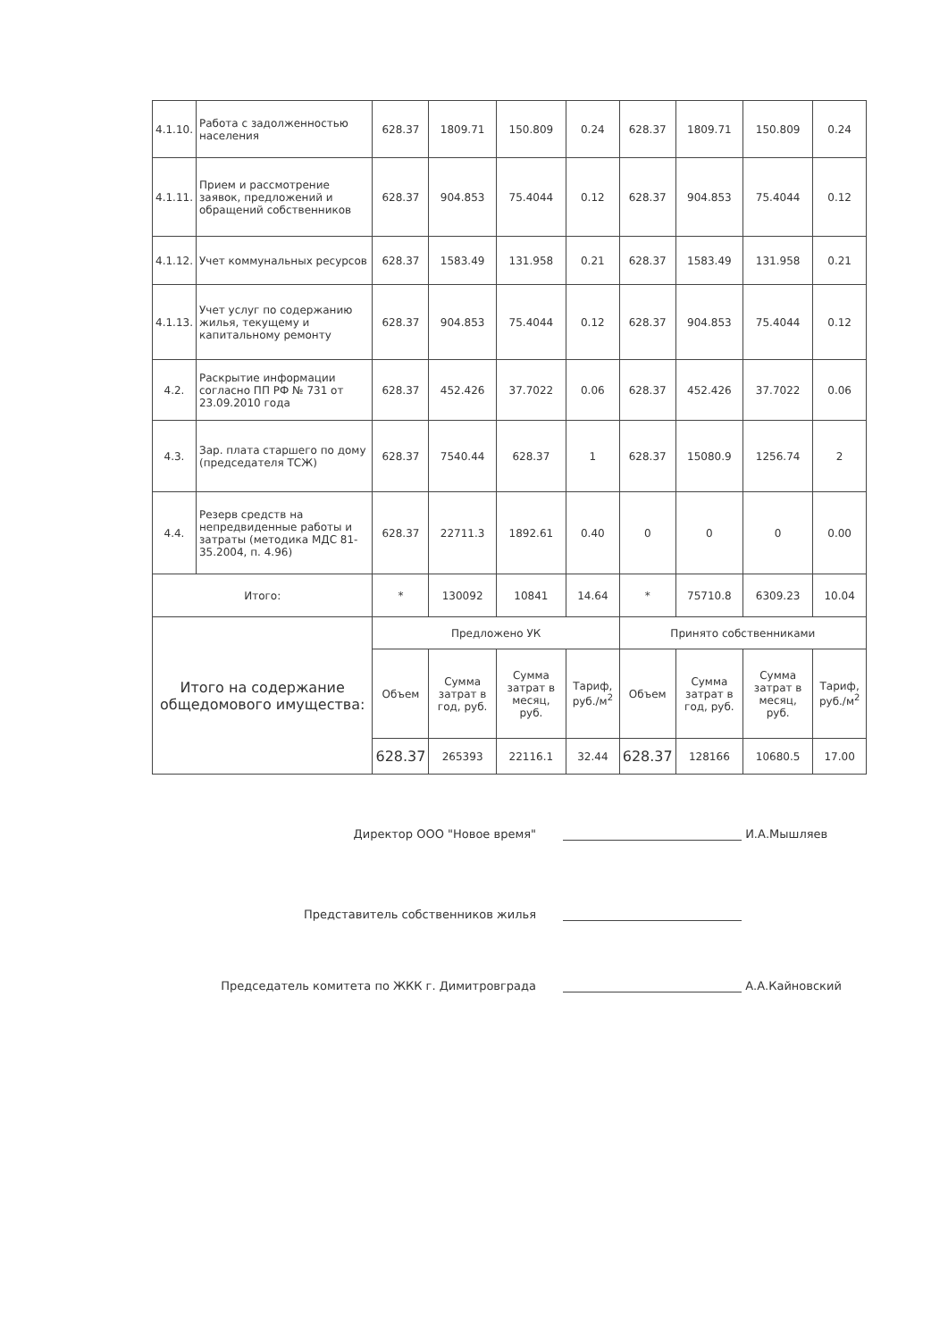| 4.1.10. | Работа с задолженностью населения | 628.37 | 1809.71 | 150.809 | 0.24 | 628.37 | 1809.71 | 150.809 | 0.24 |
| 4.1.11. | Прием и рассмотрение заявок, предложений и обращений собственников | 628.37 | 904.853 | 75.4044 | 0.12 | 628.37 | 904.853 | 75.4044 | 0.12 |
| 4.1.12. | Учет коммунальных ресурсов | 628.37 | 1583.49 | 131.958 | 0.21 | 628.37 | 1583.49 | 131.958 | 0.21 |
| 4.1.13. | Учет услуг по содержанию жилья, текущему и капитальному ремонту | 628.37 | 904.853 | 75.4044 | 0.12 | 628.37 | 904.853 | 75.4044 | 0.12 |
| 4.2. | Раскрытие информации согласно ПП РФ № 731 от 23.09.2010 года | 628.37 | 452.426 | 37.7022 | 0.06 | 628.37 | 452.426 | 37.7022 | 0.06 |
| 4.3. | Зар. плата старшего по дому (председателя ТСЖ) | 628.37 | 7540.44 | 628.37 | 1 | 628.37 | 15080.9 | 1256.74 | 2 |
| 4.4. | Резерв средств на непредвиденные работы и затраты (методика МДС 81-35.2004, п. 4.96) | 628.37 | 22711.3 | 1892.61 | 0.40 | 0 | 0 | 0 | 0.00 |
| Итого: | | * | 130092 | 10841 | 14.64 | * | 75710.8 | 6309.23 | 10.04 |
| Итого на содержание общедомового имущества: | | Предложено УК | | | | Принято собственниками | | | |
| | | Объем | Сумма затрат в год, руб. | Сумма затрат в месяц, руб. | Тариф, руб./м<sup>2</sup> | Объем | Сумма затрат в год, руб. | Сумма затрат в месяц, руб. | Тариф, руб./м<sup>2</sup> |
| | | 628.37 | 265393 | 22116.1 | 32.44 | 628.37 | 128166 | 10680.5 | 17.00 |
Директор ООО "Новое время"
И.А.Мышляев
Представитель собственников жилья
Председатель комитета по ЖКК г. Димитровграда
А.А.Кайновский